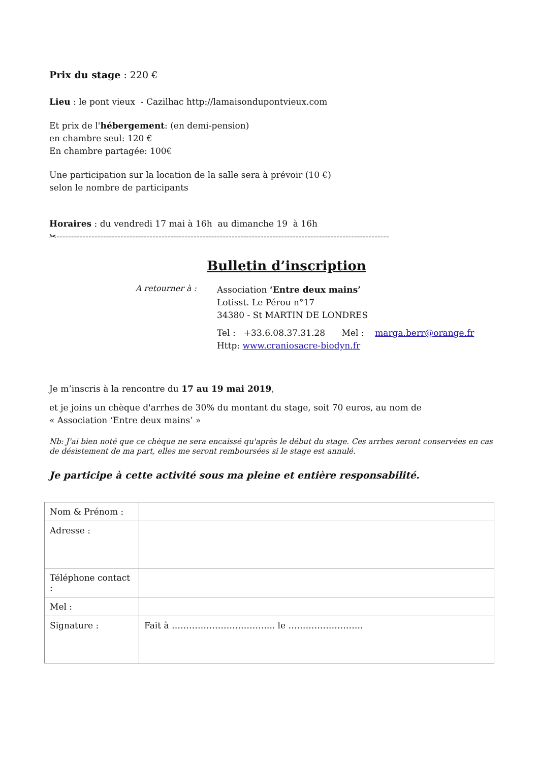Prix du stage : 220 €
Lieu : le pont vieux - Cazilhac http://lamaisondupontvieux.com
Et prix de l'hébergement: (en demi-pension)
en chambre seul: 120 €
En chambre partagée: 100€
Une participation sur la location de la salle sera à prévoir (10 €)
selon le nombre de participants
Horaires : du vendredi 17 mai à 16h au dimanche 19 à 16h
✂------------------------------------------------------------------------------------------------------------------
Bulletin d’inscription
A retourner à :
Association ‘Entre deux mains’
Lotisst. Le Pérou n°17
34380 - St MARTIN DE LONDRES
Tel : +33.6.08.37.31.28 Mel : marga.berr@orange.fr
Http: www.craniosacre-biodyn.fr
Je m’inscris à la rencontre du 17 au 19 mai 2019,
et je joins un chèque d'arrhes de 30% du montant du stage, soit 70 euros, au nom de
« Association ‘Entre deux mains’ »
Nb: J'ai bien noté que ce chèque ne sera encaissé qu'après le début du stage. Ces arrhes seront conservées en cas de désistement de ma part, elles me seront remboursées si le stage est annulé.
Je participe à cette activité sous ma pleine et entière responsabilité.
| Nom & Prénom : | |
| Adresse : | |
| Téléphone contact : | |
| Mel : | |
| Signature : | Fait à ……………………………... le …………………….. |